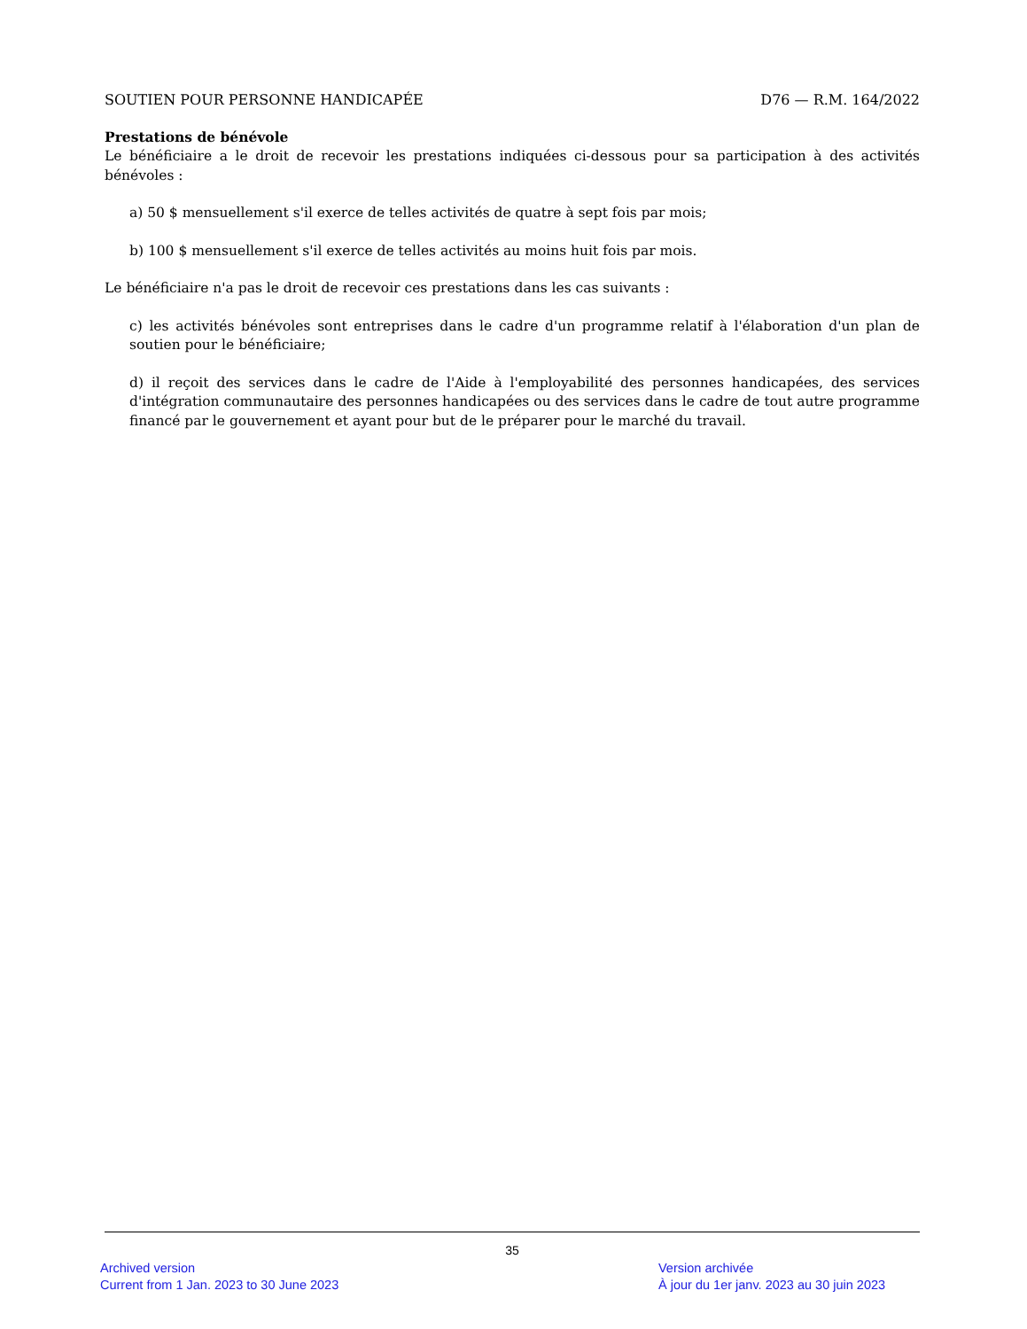SOUTIEN POUR PERSONNE HANDICAPÉE D76 — R.M. 164/2022
Prestations de bénévole
Le bénéficiaire a le droit de recevoir les prestations indiquées ci-dessous pour sa participation à des activités bénévoles :
a) 50 $ mensuellement s'il exerce de telles activités de quatre à sept fois par mois;
b) 100 $ mensuellement s'il exerce de telles activités au moins huit fois par mois.
Le bénéficiaire n'a pas le droit de recevoir ces prestations dans les cas suivants :
c) les activités bénévoles sont entreprises dans le cadre d'un programme relatif à l'élaboration d'un plan de soutien pour le bénéficiaire;
d) il reçoit des services dans le cadre de l'Aide à l'employabilité des personnes handicapées, des services d'intégration communautaire des personnes handicapées ou des services dans le cadre de tout autre programme financé par le gouvernement et ayant pour but de le préparer pour le marché du travail.
35
Archived version
Current from 1 Jan. 2023 to 30 June 2023
Version archivée
À jour du 1er janv. 2023 au 30 juin 2023